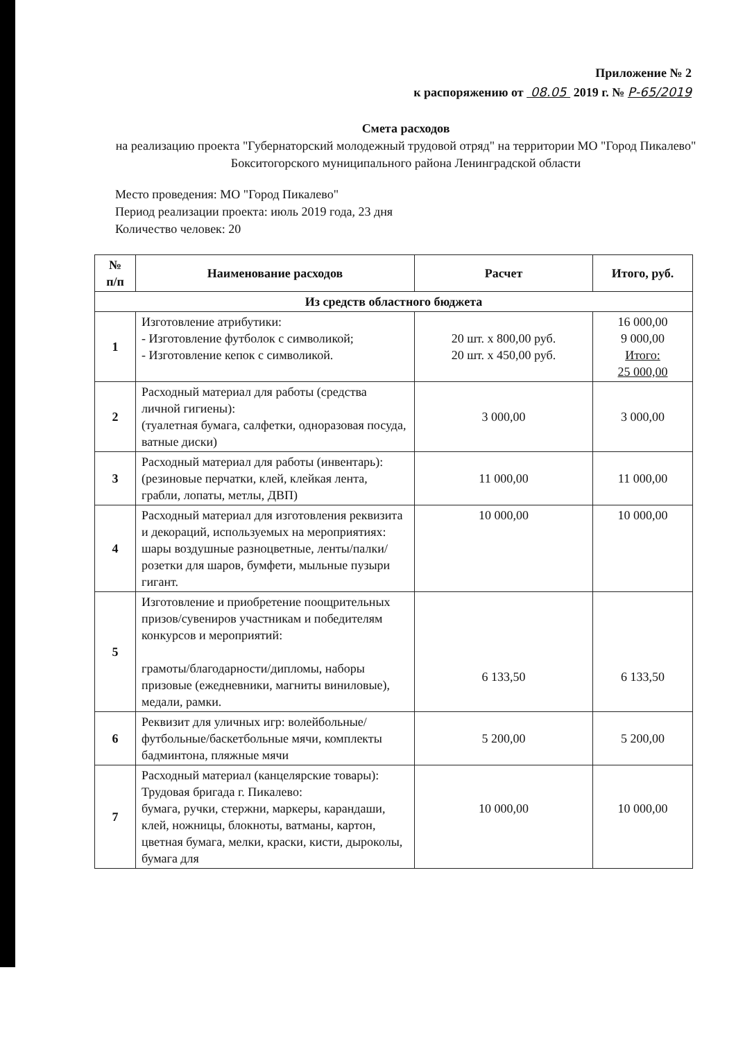Приложение № 2
к распоряжению от 08.05 2019 г. № Р-65/2019
Смета расходов
на реализацию проекта "Губернаторский молодежный трудовой отряд" на территории МО "Город Пикалево" Бокситогорского муниципального района Ленинградской области
Место проведения: МО "Город Пикалево"
Период реализации проекта: июль 2019 года, 23 дня
Количество человек: 20
| № п/п | Наименование расходов | Расчет | Итого, руб. |
| --- | --- | --- | --- |
| Из средств областного бюджета | | | |
| 1 | Изготовление атрибутики: - Изготовление футболок с символикой; - Изготовление кепок с символикой. | 20 шт. x 800,00 руб. 20 шт. x 450,00 руб. | 16 000,00 9 000,00 Итого: 25 000,00 |
| 2 | Расходный материал для работы (средства личной гигиены): (туалетная бумага, салфетки, одноразовая посуда, ватные диски) | 3 000,00 | 3 000,00 |
| 3 | Расходный материал для работы (инвентарь): (резиновые перчатки, клей, клейкая лента, грабли, лопаты, метлы, ДВП) | 11 000,00 | 11 000,00 |
| 4 | Расходный материал для изготовления реквизита и декораций, используемых на мероприятиях: шары воздушные разноцветные, ленты/палки/розетки для шаров, бумфети, мыльные пузыри гигант. | 10 000,00 | 10 000,00 |
| 5 | Изготовление и приобретение поощрительных призов/сувениров участникам и победителям конкурсов и мероприятий: грамоты/благодарности/дипломы, наборы призовые (ежедневники, магниты виниловые), медали, рамки. | 6 133,50 | 6 133,50 |
| 6 | Реквизит для уличных игр: волейбольные/футбольные/баскетбольные мячи, комплекты бадминтона, пляжные мячи | 5 200,00 | 5 200,00 |
| 7 | Расходный материал (канцелярские товары): Трудовая бригада г. Пикалево: бумага, ручки, стержни, маркеры, карандаши, клей, ножницы, блокноты, ватманы, картон, цветная бумага, мелки, краски, кисти, дыроколы, бумага для | 10 000,00 | 10 000,00 |